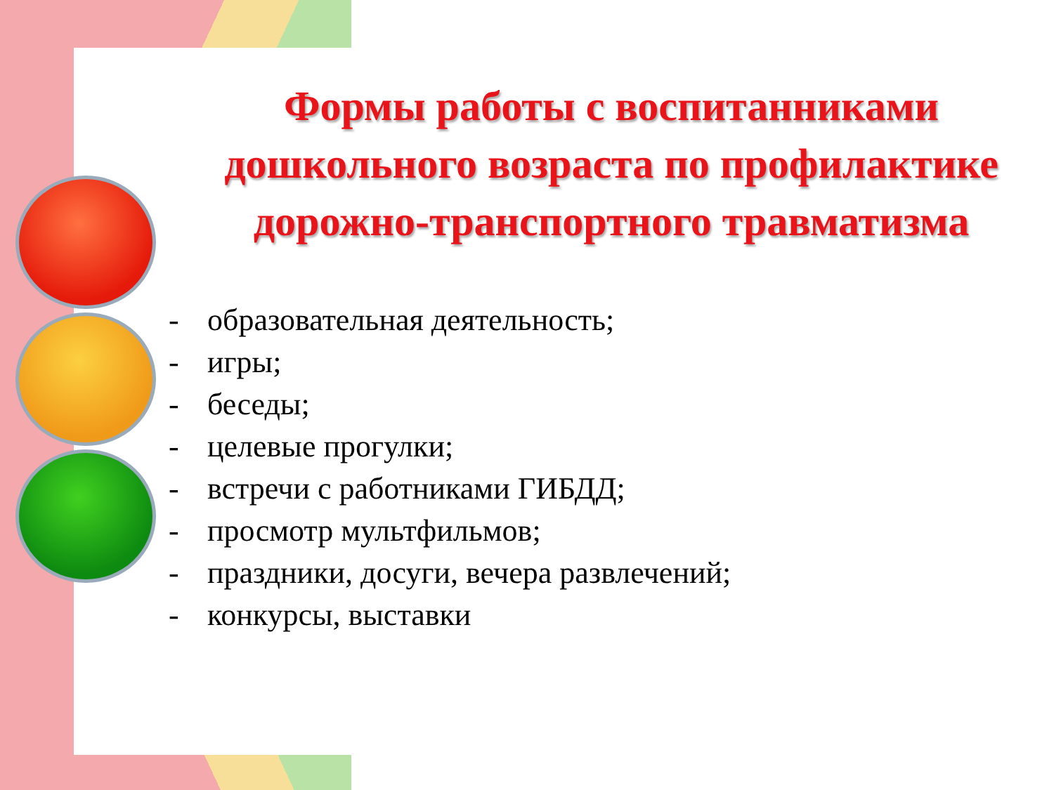Формы работы с воспитанниками дошкольного возраста по профилактике дорожно-транспортного травматизма
- образовательная деятельность;
- игры;
- беседы;
- целевые прогулки;
- встречи с работниками ГИБДД;
- просмотр мультфильмов;
- праздники, досуги, вечера развлечений;
- конкурсы, выставки